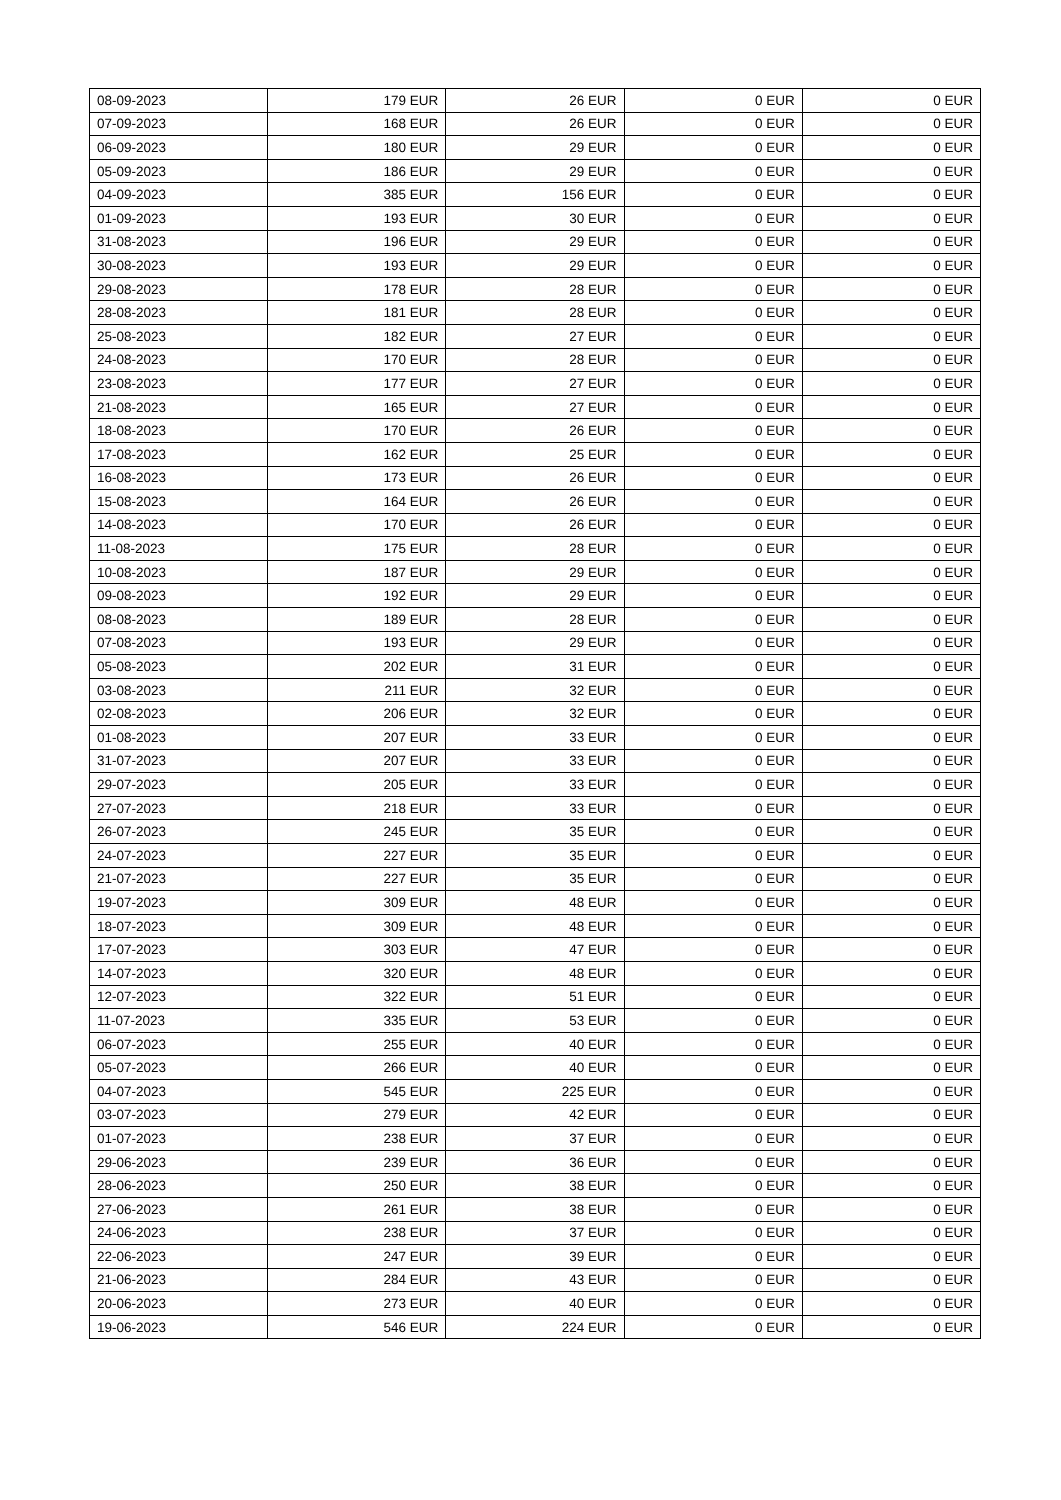| 08-09-2023 | 179 EUR | 26 EUR | 0 EUR | 0 EUR |
| 07-09-2023 | 168 EUR | 26 EUR | 0 EUR | 0 EUR |
| 06-09-2023 | 180 EUR | 29 EUR | 0 EUR | 0 EUR |
| 05-09-2023 | 186 EUR | 29 EUR | 0 EUR | 0 EUR |
| 04-09-2023 | 385 EUR | 156 EUR | 0 EUR | 0 EUR |
| 01-09-2023 | 193 EUR | 30 EUR | 0 EUR | 0 EUR |
| 31-08-2023 | 196 EUR | 29 EUR | 0 EUR | 0 EUR |
| 30-08-2023 | 193 EUR | 29 EUR | 0 EUR | 0 EUR |
| 29-08-2023 | 178 EUR | 28 EUR | 0 EUR | 0 EUR |
| 28-08-2023 | 181 EUR | 28 EUR | 0 EUR | 0 EUR |
| 25-08-2023 | 182 EUR | 27 EUR | 0 EUR | 0 EUR |
| 24-08-2023 | 170 EUR | 28 EUR | 0 EUR | 0 EUR |
| 23-08-2023 | 177 EUR | 27 EUR | 0 EUR | 0 EUR |
| 21-08-2023 | 165 EUR | 27 EUR | 0 EUR | 0 EUR |
| 18-08-2023 | 170 EUR | 26 EUR | 0 EUR | 0 EUR |
| 17-08-2023 | 162 EUR | 25 EUR | 0 EUR | 0 EUR |
| 16-08-2023 | 173 EUR | 26 EUR | 0 EUR | 0 EUR |
| 15-08-2023 | 164 EUR | 26 EUR | 0 EUR | 0 EUR |
| 14-08-2023 | 170 EUR | 26 EUR | 0 EUR | 0 EUR |
| 11-08-2023 | 175 EUR | 28 EUR | 0 EUR | 0 EUR |
| 10-08-2023 | 187 EUR | 29 EUR | 0 EUR | 0 EUR |
| 09-08-2023 | 192 EUR | 29 EUR | 0 EUR | 0 EUR |
| 08-08-2023 | 189 EUR | 28 EUR | 0 EUR | 0 EUR |
| 07-08-2023 | 193 EUR | 29 EUR | 0 EUR | 0 EUR |
| 05-08-2023 | 202 EUR | 31 EUR | 0 EUR | 0 EUR |
| 03-08-2023 | 211 EUR | 32 EUR | 0 EUR | 0 EUR |
| 02-08-2023 | 206 EUR | 32 EUR | 0 EUR | 0 EUR |
| 01-08-2023 | 207 EUR | 33 EUR | 0 EUR | 0 EUR |
| 31-07-2023 | 207 EUR | 33 EUR | 0 EUR | 0 EUR |
| 29-07-2023 | 205 EUR | 33 EUR | 0 EUR | 0 EUR |
| 27-07-2023 | 218 EUR | 33 EUR | 0 EUR | 0 EUR |
| 26-07-2023 | 245 EUR | 35 EUR | 0 EUR | 0 EUR |
| 24-07-2023 | 227 EUR | 35 EUR | 0 EUR | 0 EUR |
| 21-07-2023 | 227 EUR | 35 EUR | 0 EUR | 0 EUR |
| 19-07-2023 | 309 EUR | 48 EUR | 0 EUR | 0 EUR |
| 18-07-2023 | 309 EUR | 48 EUR | 0 EUR | 0 EUR |
| 17-07-2023 | 303 EUR | 47 EUR | 0 EUR | 0 EUR |
| 14-07-2023 | 320 EUR | 48 EUR | 0 EUR | 0 EUR |
| 12-07-2023 | 322 EUR | 51 EUR | 0 EUR | 0 EUR |
| 11-07-2023 | 335 EUR | 53 EUR | 0 EUR | 0 EUR |
| 06-07-2023 | 255 EUR | 40 EUR | 0 EUR | 0 EUR |
| 05-07-2023 | 266 EUR | 40 EUR | 0 EUR | 0 EUR |
| 04-07-2023 | 545 EUR | 225 EUR | 0 EUR | 0 EUR |
| 03-07-2023 | 279 EUR | 42 EUR | 0 EUR | 0 EUR |
| 01-07-2023 | 238 EUR | 37 EUR | 0 EUR | 0 EUR |
| 29-06-2023 | 239 EUR | 36 EUR | 0 EUR | 0 EUR |
| 28-06-2023 | 250 EUR | 38 EUR | 0 EUR | 0 EUR |
| 27-06-2023 | 261 EUR | 38 EUR | 0 EUR | 0 EUR |
| 24-06-2023 | 238 EUR | 37 EUR | 0 EUR | 0 EUR |
| 22-06-2023 | 247 EUR | 39 EUR | 0 EUR | 0 EUR |
| 21-06-2023 | 284 EUR | 43 EUR | 0 EUR | 0 EUR |
| 20-06-2023 | 273 EUR | 40 EUR | 0 EUR | 0 EUR |
| 19-06-2023 | 546 EUR | 224 EUR | 0 EUR | 0 EUR |